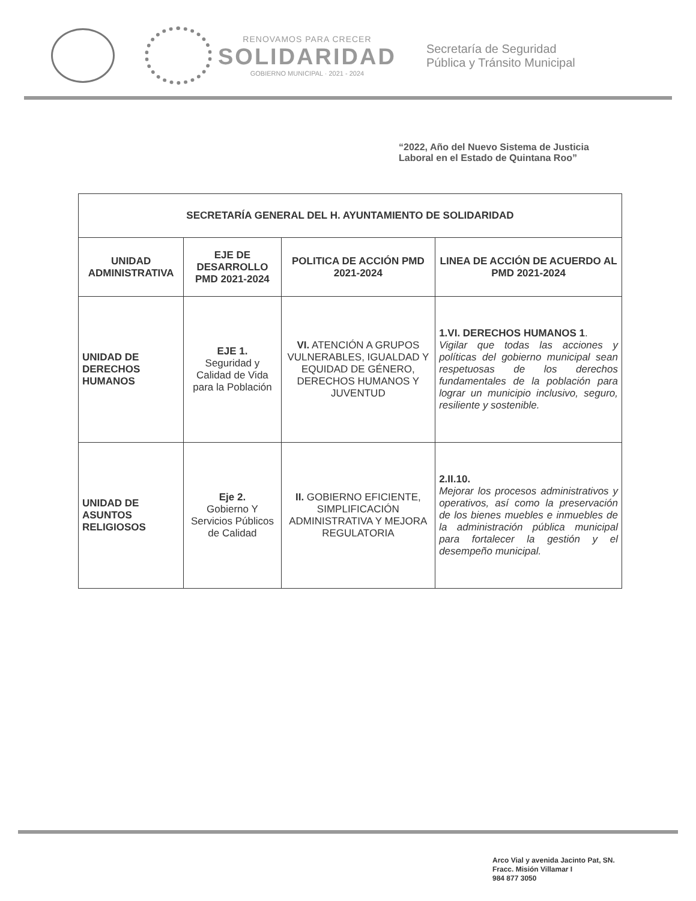RENOVAMOS PARA CRECER
SOLIDARIDAD
GOBIERNO MUNICIPAL · 2021 - 2024
Secretaría de Seguridad
Pública y Tránsito Municipal
“2022, Año del Nuevo Sistema de Justicia
Laboral en el Estado de Quintana Roo”
| SECRETARÍA GENERAL DEL H. AYUNTAMIENTO DE SOLIDARIDAD | | | |
| --- | --- | --- | --- |
| UNIDAD ADMINISTRATIVA | EJE DE DESARROLLO PMD 2021-2024 | POLITICA DE ACCIÓN PMD 2021-2024 | LINEA DE ACCIÓN DE ACUERDO AL PMD 2021-2024 |
| UNIDAD DE DERECHOS HUMANOS | EJE 1. Seguridad y Calidad de Vida para la Población | VI. ATENCIÓN A GRUPOS VULNERABLES, IGUALDAD Y EQUIDAD DE GÉNERO, DERECHOS HUMANOS Y JUVENTUD | 1.VI. DERECHOS HUMANOS 1 . Vigilar que todas las acciones y políticas del gobierno municipal sean respetuosas de los derechos fundamentales de la población para lograr un municipio inclusivo, seguro, resiliente y sostenible. |
| UNIDAD DE ASUNTOS RELIGIOSOS | Eje 2. Gobierno Y Servicios Públicos de Calidad | II. GOBIERNO EFICIENTE, SIMPLIFICACIÓN ADMINISTRATIVA Y MEJORA REGULATORIA | 2.II.10. Mejorar los procesos administrativos y operativos, así como la preservación de los bienes muebles e inmuebles de la administración pública municipal para fortalecer la gestión y el desempeño municipal. |
Arco Vial y avenida Jacinto Pat, SN.
Fracc. Misión Villamar I
984 877 3050